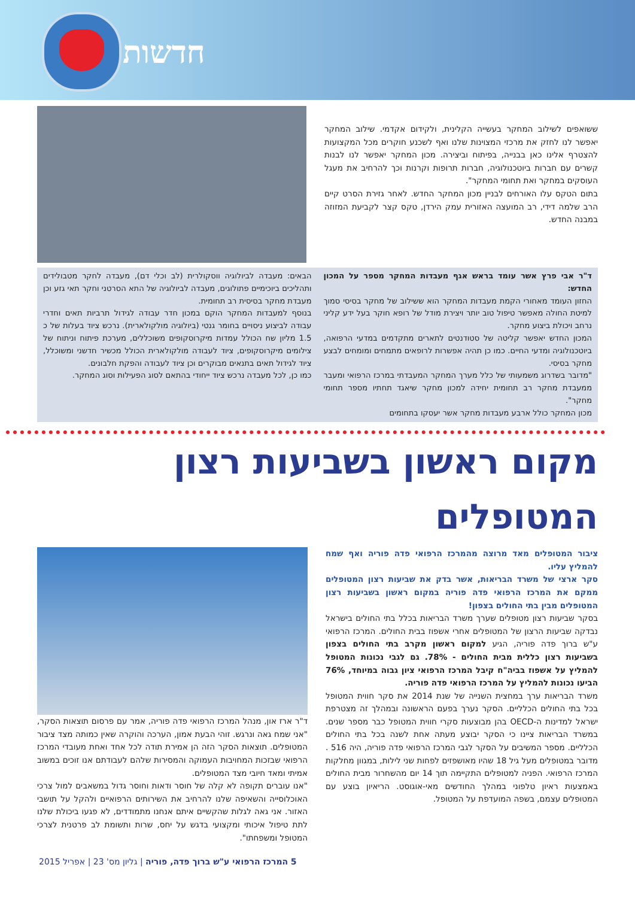חדשות
ששואפים לשילוב המחקר בעשייה הקלינית, ולקידום אקדמי. שילוב המחקר יאפשר לנו לחזק את מרכזי המצוינות שלנו ואף לשכנע חוקרים מכל המקצועות להצטרף אלינו כאן בבנייה, בפיתוח וביצירה. מכון המחקר יאפשר לנו לבנות קשרים עם חברות ביוטכנולוגיה, חברות תרופות וקרנות וכך להרחיב את מעגל העוסקים במחקר ואת תחומי המחקר".
בתום הטקס עלו האורחים לבניין מכון המחקר החדש. לאחר גזירת הסרט קיים הרב שלמה דידי, רב המועצה האזורית עמק הירדן, טקס קצר לקביעת המזוזה במבנה החדש.
ד"ר אבי פרץ אשר עומד בראש אגף מעבדות המחקר מספר על המכון החדש:
החזון העומד מאחורי הקמת מעבדות המחקר הוא ששילוב של מחקר בסיסי סמוך למיטת החולה מאפשר טיפול טוב יותר ויצירת מודל של רופא חוקר בעל ידע קליני נרחב ויכולת ביצוע מחקר.
המכון החדש יאפשר קליטה של סטודנטים לתארים מתקדמים במדעי הרפואה, ביוטכנולוגיה ומדעי החיים. כמו כן תהיה אפשרות לרופאים מתמחים ומומחים לבצע מחקר בסיסי.
"מדובר בשדרוג משמעותי של כלל מערך המחקר המעבדתי במרכז הרפואי ומעבר ממעבדת מחקר רב תחומית יחידה למכון מחקר שיאגד תחתיו מספר תחומי מחקר".
מכון המחקר כולל ארבע מעבדות מחקר אשר יעסקו בתחומים
הבאים: מעבדה לביולוגיה ווסקולרית (לב וכלי דם), מעבדה לחקר מטבולידים ותהליכים ביוכימיים פתולוגים, מעבדה לביולוגיה של התא הסרטני וחקר תאי גזע וכן מעבדת מחקר בסיסית רב תחומית.
בנוסף למעבדות המחקר הוקם במכון חדר עבודה לגידול תרביות תאים וחדרי עבודה לביצוע ניסויים בחומר גנטי (ביולוגיה מולקולארית). נרכש ציוד בעלות של כ 1.5 מליון שח הכולל עמדות מיקרוסקופים משוכללים, מערכת פיתוח וניתוח של צילומים מיקרוסקופים, ציוד לעבודה מולקולארית הכולל מכשיר חדשני ומשוכלל, ציוד לגידול תאים בתנאים מבוקרים וכן ציוד לעבודה והפקת חלבונים.
כמו כן, לכל מעבדה נרכש ציוד ייחודי בהתאם לסוג הפעילות וסוג המחקר.
מקום ראשון בשביעות רצון המטופלים
ציבור המטופלים מאד מרוצה מהמרכז הרפואי פדה פוריה ואף שמח להמליץ עליו.
סקר ארצי של משרד הבריאות, אשר בדק את שביעות רצון המטופלים ממקם את המרכז הרפואי פדה פוריה במקום ראשון בשביעות רצון המטופלים מבין בתי החולים בצפון!
בסקר שביעות רצון מטופלים שערך משרד הבריאות בכלל בתי החולים בישראל נבדקה שביעות הרצון של המטופלים אחרי אשפוז בבית החולים. המרכז הרפואי ע"ש ברוך פדה פוריה, הגיע למקום ראשון מקרב בתי החולים בצפון בשביעות רצון כללית מבית החולים - 78%. גם לגבי נכונות המטופל להמליץ על אשפוז בביה"ח קיבל המרכז הרפואי ציון גבוה במיוחד, 76% הביעו נכונות להמליץ על המרכז הרפואי פדה פוריה.
משרד הבריאות ערך במחצית השנייה של שנת 2014 את סקר חווית המטופל בכל בתי החולים הכלליים. הסקר נערך בפעם הראשונה ובמהלך זה מצטרפת ישראל למדינות ה-OECD בהן מבוצעות סקרי חווית המטופל כבר מספר שנים. במשרד הבריאות ציינו כי הסקר יבוצע מעתה אחת לשנה בכל בתי החולים הכלליים. מספר המשיבים על הסקר לגבי המרכז הרפואי פדה פוריה, היה 516 . מדובר במטופלים מעל גיל 18 שהיו מאושפזים לפחות שני לילות, במגוון מחלקות המרכז הרפואי. הפניה למטופלים התקיימה תוך 14 יום מהשחרור מבית החולים באמצעות ראיון טלפוני במהלך החודשים מאי-אוגוסט. הריאיון בוצע עם המטופלים עצמם, בשפה המועדפת על המטופל.
ד"ר ארז און, מנהל המרכז הרפואי פדה פוריה, אמר עם פרסום תוצאות הסקר, "אני שמח גאה ונרגש. זוהי הבעת אמון, הערכה והוקרה שאין כמותה מצד ציבור המטופלים. תוצאות הסקר הזה הן אמירת תודה לכל אחד ואחת מעובדי המרכז הרפואי שבזכות המחויבות העמוקה והמסירות שלהם לעבודתם אנו זוכים במשוב אמיתי ומאד חיובי מצד המטופלים.
"אנו עוברים תקופה לא קלה של חוסר ודאות וחוסר גדול במשאבים למול צרכי האוכלוסייה והשאיפה שלנו להרחיב את השירותים הרפואיים ולהקל על תושבי האזור. אני גאה לגלות שהקשיים איתם אנחנו מתמודדים, לא פגעו ביכולת שלנו לתת טיפול איכותי ומקצועי בדגש על יחס, שרות ותשומת לב פרטנית לצרכי המטופל ומשפחתו".
5 המרכז הרפואי ע"ש ברוך פדה, פוריה | גליון מס' 23 | אפריל 2015